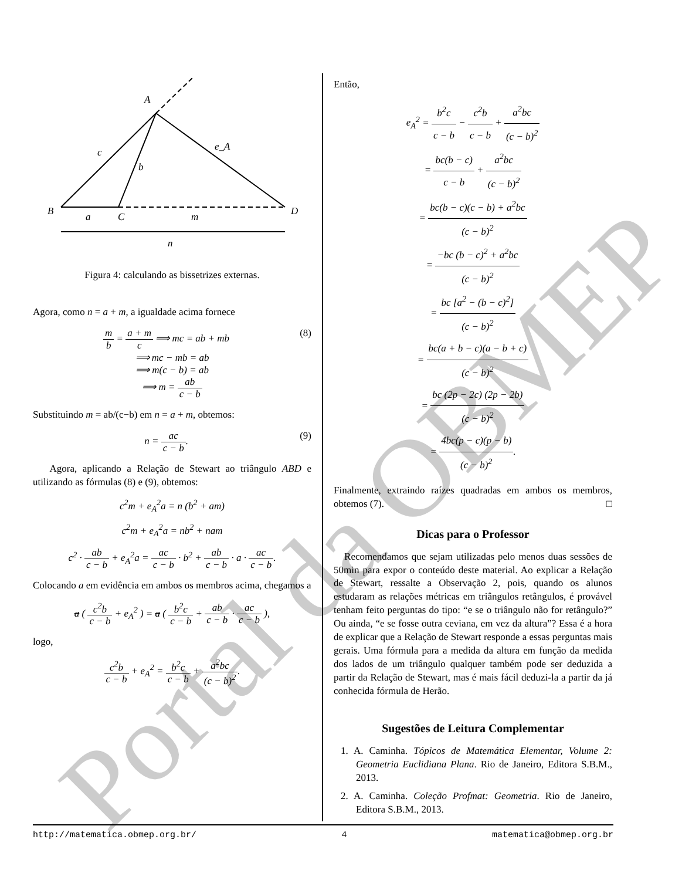A
B
C
D
c
b
e_A
a
m
n
Figura 4: calculando as bissetrizes externas.
Agora, como n = a + m, a igualdade acima fornece
(8) m b = a + m c ⟹ mc = ab + mb
⟹ mc − mb = ab
⟹ m(c − b) = ab
⟹ m = ab c − b
Substituindo m = ab/(c−b) em n = a + m, obtemos:
(9) n = ac c − b.
Agora, aplicando a Relação de Stewart ao triângulo ABD e utilizando as fórmulas (8) e (9), obtemos:
c<sup>2</sup>m + e<sub>A</sub><sup>2</sup>a = n (b<sup>2</sup> + am)
c<sup>2</sup>m + e<sub>A</sub><sup>2</sup>a = nb<sup>2</sup> + nam
c<sup>2</sup> · ab c − b + e<sub>A</sub><sup>2</sup>a = ac c − b · b<sup>2</sup> + ab c − b · a · ac c − b.
Colocando a em evidência em ambos os membros acima, chegamos a
a ( c<sup>2</sup>b c − b + e<sub>A</sub><sup>2</sup> ) = a ( b<sup>2</sup>c c − b + ab c − b · ac c − b ),
logo,
c<sup>2</sup>b c − b + e<sub>A</sub><sup>2</sup> = b<sup>2</sup>c c − b + a<sup>2</sup>bc (c − b)<sup>2</sup>.
Então,
e<sub>A</sub><sup>2</sup> = b<sup>2</sup>c c − b − c<sup>2</sup>b c − b + a<sup>2</sup>bc (c − b)<sup>2</sup>
= bc(b − c) c − b + a<sup>2</sup>bc (c − b)<sup>2</sup>
= bc(b − c)(c − b) + a<sup>2</sup>bc (c − b)<sup>2</sup>
= −bc (b − c)<sup>2</sup> + a<sup>2</sup>bc (c − b)<sup>2</sup>
= bc [a<sup>2</sup> − (b − c)<sup>2</sup>] (c − b)<sup>2</sup>
= bc(a + b − c)(a − b + c) (c − b)<sup>2</sup>
= bc (2p − 2c) (2p − 2b) (c − b)<sup>2</sup>
= 4bc(p − c)(p − b) (c − b)<sup>2</sup>.
Finalmente, extraindo raízes quadradas em ambos os membros, obtemos (7). □
Dicas para o Professor
Recomendamos que sejam utilizadas pelo menos duas sessões de 50min para expor o conteúdo deste material. Ao explicar a Relação de Stewart, ressalte a Observação 2, pois, quando os alunos estudaram as relações métricas em triângulos retângulos, é provável tenham feito perguntas do tipo: “e se o triângulo não for retângulo?” Ou ainda, “e se fosse outra ceviana, em vez da altura”? Essa é a hora de explicar que a Relação de Stewart responde a essas perguntas mais gerais. Uma fórmula para a medida da altura em função da medida dos lados de um triângulo qualquer também pode ser deduzida a partir da Relação de Stewart, mas é mais fácil deduzi-la a partir da já conhecida fórmula de Herão.
Sugestões de Leitura Complementar
1. A. Caminha. Tópicos de Matemática Elementar, Volume 2: Geometria Euclidiana Plana. Rio de Janeiro, Editora S.B.M., 2013.
2. A. Caminha. Coleção Profmat: Geometria. Rio de Janeiro, Editora S.B.M., 2013.
Portal da OBMEP
http://matematica.obmep.org.br/ 4 matematica@obmep.org.br